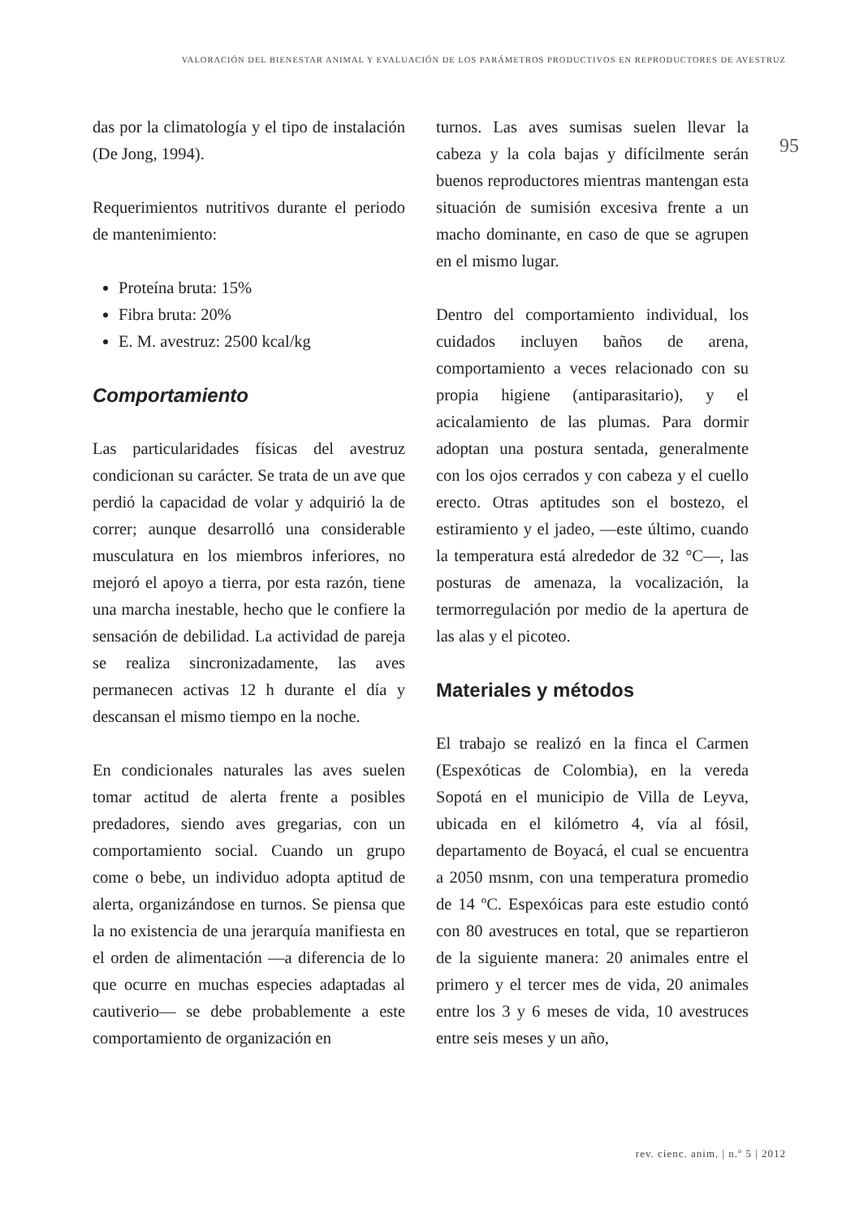VALORACIÓN DEL BIENESTAR ANIMAL Y EVALUACIÓN DE LOS PARÁMETROS PRODUCTIVOS EN REPRODUCTORES DE AVESTRUZ
95
das por la climatología y el tipo de instalación (De Jong, 1994).
Requerimientos nutritivos durante el periodo de mantenimiento:
Proteína bruta: 15%
Fibra bruta: 20%
E. M. avestruz: 2500 kcal/kg
Comportamiento
Las particularidades físicas del avestruz condicionan su carácter. Se trata de un ave que perdió la capacidad de volar y adquirió la de correr; aunque desarrolló una considerable musculatura en los miembros inferiores, no mejoró el apoyo a tierra, por esta razón, tiene una marcha inestable, hecho que le confiere la sensación de debilidad. La actividad de pareja se realiza sincronizadamente, las aves permanecen activas 12 h durante el día y descansan el mismo tiempo en la noche.
En condicionales naturales las aves suelen tomar actitud de alerta frente a posibles predadores, siendo aves gregarias, con un comportamiento social. Cuando un grupo come o bebe, un individuo adopta aptitud de alerta, organizándose en turnos. Se piensa que la no existencia de una jerarquía manifiesta en el orden de alimentación —a diferencia de lo que ocurre en muchas especies adaptadas al cautiverio— se debe probablemente a este comportamiento de organización en
turnos. Las aves sumisas suelen llevar la cabeza y la cola bajas y difícilmente serán buenos reproductores mientras mantengan esta situación de sumisión excesiva frente a un macho dominante, en caso de que se agrupen en el mismo lugar.
Dentro del comportamiento individual, los cuidados incluyen baños de arena, comportamiento a veces relacionado con su propia higiene (antiparasitario), y el acicalamiento de las plumas. Para dormir adoptan una postura sentada, generalmente con los ojos cerrados y con cabeza y el cuello erecto. Otras aptitudes son el bostezo, el estiramiento y el jadeo, —este último, cuando la temperatura está alrededor de 32 °C—, las posturas de amenaza, la vocalización, la termorregulación por medio de la apertura de las alas y el picoteo.
Materiales y métodos
El trabajo se realizó en la finca el Carmen (Espexóticas de Colombia), en la vereda Sopotá en el municipio de Villa de Leyva, ubicada en el kilómetro 4, vía al fósil, departamento de Boyacá, el cual se encuentra a 2050 msnm, con una temperatura promedio de 14 ºC. Espexóicas para este estudio contó con 80 avestruces en total, que se repartieron de la siguiente manera: 20 animales entre el primero y el tercer mes de vida, 20 animales entre los 3 y 6 meses de vida, 10 avestruces entre seis meses y un año,
rev. cienc. anim. | n.º 5 | 2012